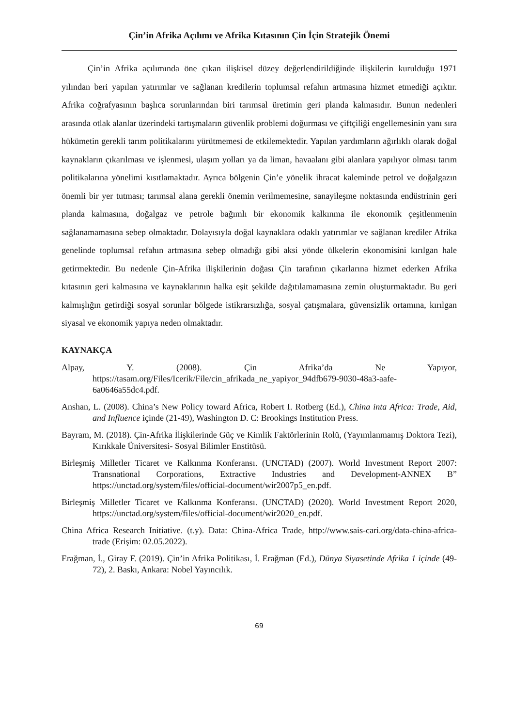Çin’in Afrika Açılımı ve Afrika Kıtasının Çin İçin Stratejik Önemi
Çin’in Afrika açılımında öne çıkan ilişkisel düzey değerlendirildiğinde ilişkilerin kurulduğu 1971 yılından beri yapılan yatırımlar ve sağlanan kredilerin toplumsal refahın artmasına hizmet etmediği açıktır. Afrika coğrafyasının başlıca sorunlarından biri tarımsal üretimin geri planda kalmasıdır. Bunun nedenleri arasında otlak alanlar üzerindeki tartışmaların güvenlik problemi doğurması ve çiftçiliği engellemesinin yanı sıra hükümetin gerekli tarım politikalarını yürütmemesi de etkilemektedir. Yapılan yardımların ağırlıklı olarak doğal kaynakların çıkarılması ve işlenmesi, ulaşım yolları ya da liman, havaalanı gibi alanlara yapılıyor olması tarım politikalarına yönelimi kısıtlamaktadır. Ayrıca bölgenin Çin’e yönelik ihracat kaleminde petrol ve doğalgazın önemli bir yer tutması; tarımsal alana gerekli önemin verilmemesine, sanayileşme noktasında endüstrinin geri planda kalmasına, doğalgaz ve petrole bağımlı bir ekonomik kalkınma ile ekonomik çeşitlenmenin sağlanamamasına sebep olmaktadır. Dolayısıyla doğal kaynaklara odaklı yatırımlar ve sağlanan krediler Afrika genelinde toplumsal refahın artmasına sebep olmadığı gibi aksi yönde ülkelerin ekonomisini kırılgan hale getirmektedir. Bu nedenle Çin-Afrika ilişkilerinin doğası Çin tarafının çıkarlarına hizmet ederken Afrika kıtasının geri kalmasına ve kaynaklarının halka eşit şekilde dağıtılamamasına zemin oluşturmaktadır. Bu geri kalmışlığın getirdiği sosyal sorunlar bölgede istikrarsızlığa, sosyal çatışmalara, güvensizlik ortamına, kırılgan siyasal ve ekonomik yapıya neden olmaktadır.
KAYNAKÇA
Alpay, Y. (2008). Çin Afrika’da Ne Yapıyor, https://tasam.org/Files/Icerik/File/cin_afrikada_ne_yapiyor_94dfb679-9030-48a3-aafe-6a0646a55dc4.pdf.
Anshan, L. (2008). China’s New Policy toward Africa, Robert I. Rotberg (Ed.), China inta Africa: Trade, Aid, and Influence içinde (21-49), Washington D. C: Brookings Institution Press.
Bayram, M. (2018). Çin-Afrika İlişkilerinde Güç ve Kimlik Faktörlerinin Rolü, (Yayımlanmamış Doktora Tezi), Kırıkkale Üniversitesi- Sosyal Bilimler Enstitüsü.
Birleşmiş Milletler Ticaret ve Kalkınma Konferansı. (UNCTAD) (2007). World Investment Report 2007: Transnational Corporations, Extractive Industries and Development-ANNEX B” https://unctad.org/system/files/official-document/wir2007p5_en.pdf.
Birleşmiş Milletler Ticaret ve Kalkınma Konferansı. (UNCTAD) (2020). World Investment Report 2020, https://unctad.org/system/files/official-document/wir2020_en.pdf.
China Africa Research Initiative. (t.y). Data: China-Africa Trade, http://www.sais-cari.org/data-china-africa-trade (Erişim: 02.05.2022).
Erağman, İ., Giray F. (2019). Çin’in Afrika Politikası, İ. Erağman (Ed.), Dünya Siyasetinde Afrika 1 içinde (49-72), 2. Baskı, Ankara: Nobel Yayıncılık.
69